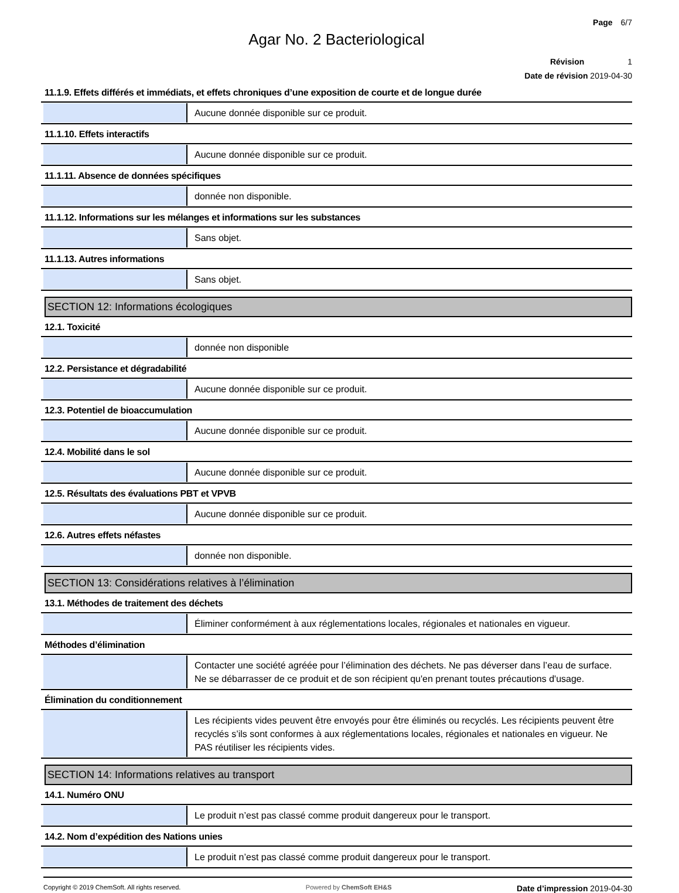Page 6/7
Agar No. 2 Bacteriological
Révision 1
Date de révision 2019-04-30
11.1.9. Effets différés et immédiats, et effets chroniques d’une exposition de courte et de longue durée
Aucune donnée disponible sur ce produit.
11.1.10. Effets interactifs
Aucune donnée disponible sur ce produit.
11.1.11. Absence de données spécifiques
donnée non disponible.
11.1.12. Informations sur les mélanges et informations sur les substances
Sans objet.
11.1.13. Autres informations
Sans objet.
SECTION 12: Informations écologiques
12.1. Toxicité
donnée non disponible
12.2. Persistance et dégradabilité
Aucune donnée disponible sur ce produit.
12.3. Potentiel de bioaccumulation
Aucune donnée disponible sur ce produit.
12.4. Mobilité dans le sol
Aucune donnée disponible sur ce produit.
12.5. Résultats des évaluations PBT et VPVB
Aucune donnée disponible sur ce produit.
12.6. Autres effets néfastes
donnée non disponible.
SECTION 13: Considérations relatives à l’élimination
13.1. Méthodes de traitement des déchets
Éliminer conformément à aux réglementations locales, régionales et nationales en vigueur.
Méthodes d’élimination
Contacter une société agréée pour l’élimination des déchets. Ne pas déverser dans l’eau de surface. Ne se débarrasser de ce produit et de son récipient qu'en prenant toutes précautions d'usage.
Élimination du conditionnement
Les récipients vides peuvent être envoyés pour être éliminés ou recyclés. Les récipients peuvent être recyclés s’ils sont conformes à aux réglementations locales, régionales et nationales en vigueur. Ne PAS réutiliser les récipients vides.
SECTION 14: Informations relatives au transport
14.1. Numéro ONU
Le produit n’est pas classé comme produit dangereux pour le transport.
14.2. Nom d’expédition des Nations unies
Le produit n’est pas classé comme produit dangereux pour le transport.
Copyright © 2019 ChemSoft. All rights reserved.
Powered by ChemSoft EH&S
Date d’impression 2019-04-30